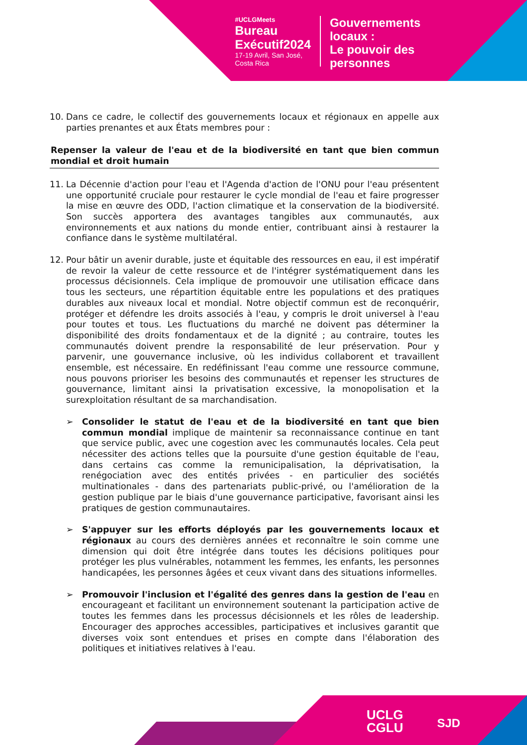#UCLGMeets
Bureau
Exécutif2024
17-19 Avril, San José,
Costa Rica
Gouvernements
locaux :
Le pouvoir des
personnes
10. Dans ce cadre, le collectif des gouvernements locaux et régionaux en appelle aux parties prenantes et aux États membres pour :
Repenser la valeur de l'eau et de la biodiversité en tant que bien commun mondial et droit humain
11. La Décennie d'action pour l'eau et l'Agenda d'action de l'ONU pour l'eau présentent une opportunité cruciale pour restaurer le cycle mondial de l'eau et faire progresser la mise en œuvre des ODD, l'action climatique et la conservation de la biodiversité. Son succès apportera des avantages tangibles aux communautés, aux environnements et aux nations du monde entier, contribuant ainsi à restaurer la confiance dans le système multilatéral.
12. Pour bâtir un avenir durable, juste et équitable des ressources en eau, il est impératif de revoir la valeur de cette ressource et de l'intégrer systématiquement dans les processus décisionnels. Cela implique de promouvoir une utilisation efficace dans tous les secteurs, une répartition équitable entre les populations et des pratiques durables aux niveaux local et mondial. Notre objectif commun est de reconquérir, protéger et défendre les droits associés à l'eau, y compris le droit universel à l'eau pour toutes et tous. Les fluctuations du marché ne doivent pas déterminer la disponibilité des droits fondamentaux et de la dignité ; au contraire, toutes les communautés doivent prendre la responsabilité de leur préservation. Pour y parvenir, une gouvernance inclusive, où les individus collaborent et travaillent ensemble, est nécessaire. En redéfinissant l'eau comme une ressource commune, nous pouvons prioriser les besoins des communautés et repenser les structures de gouvernance, limitant ainsi la privatisation excessive, la monopolisation et la surexploitation résultant de sa marchandisation.
➢ Consolider le statut de l'eau et de la biodiversité en tant que bien commun mondial implique de maintenir sa reconnaissance continue en tant que service public, avec une cogestion avec les communautés locales. Cela peut nécessiter des actions telles que la poursuite d'une gestion équitable de l'eau, dans certains cas comme la remunicipalisation, la déprivatisation, la renégociation avec des entités privées - en particulier des sociétés multinationales - dans des partenariats public-privé, ou l'amélioration de la gestion publique par le biais d'une gouvernance participative, favorisant ainsi les pratiques de gestion communautaires.
➢ S'appuyer sur les efforts déployés par les gouvernements locaux et régionaux au cours des dernières années et reconnaître le soin comme une dimension qui doit être intégrée dans toutes les décisions politiques pour protéger les plus vulnérables, notamment les femmes, les enfants, les personnes handicapées, les personnes âgées et ceux vivant dans des situations informelles.
➢ Promouvoir l'inclusion et l'égalité des genres dans la gestion de l'eau en encourageant et facilitant un environnement soutenant la participation active de toutes les femmes dans les processus décisionnels et les rôles de leadership. Encourager des approches accessibles, participatives et inclusives garantit que diverses voix sont entendues et prises en compte dans l'élaboration des politiques et initiatives relatives à l'eau.
UCLG
CGLU
SJD